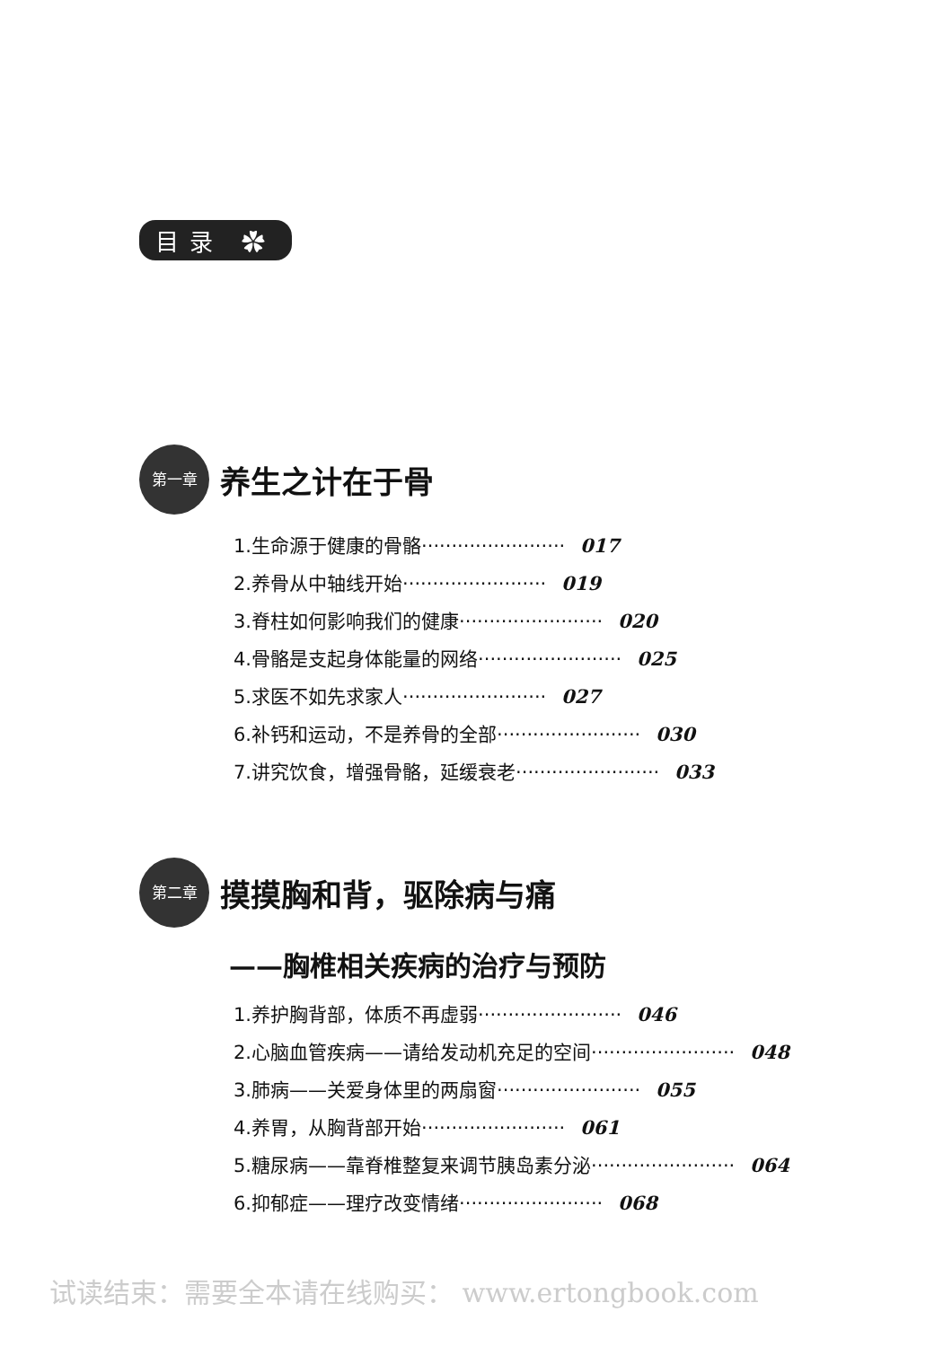目录 ✿
第一章 养生之计在于骨
1.生命源于健康的骨骼························ 017
2.养骨从中轴线开始························ 019
3.脊柱如何影响我们的健康························ 020
4.骨骼是支起身体能量的网络························ 025
5.求医不如先求家人························ 027
6.补钙和运动，不是养骨的全部························ 030
7.讲究饮食，增强骨骼，延缓衰老························ 033
第二章 摸摸胸和背，驱除病与痛
——胸椎相关疾病的治疗与预防
1.养护胸背部，体质不再虚弱························ 046
2.心脑血管疾病——请给发动机充足的空间························ 048
3.肺病——关爱身体里的两扇窗························ 055
4.养胃，从胸背部开始························ 061
5.糖尿病——靠脊椎整复来调节胰岛素分泌························ 064
6.抑郁症——理疗改变情绪························ 068
试读结束：需要全本请在线购买： www.ertongbook.com